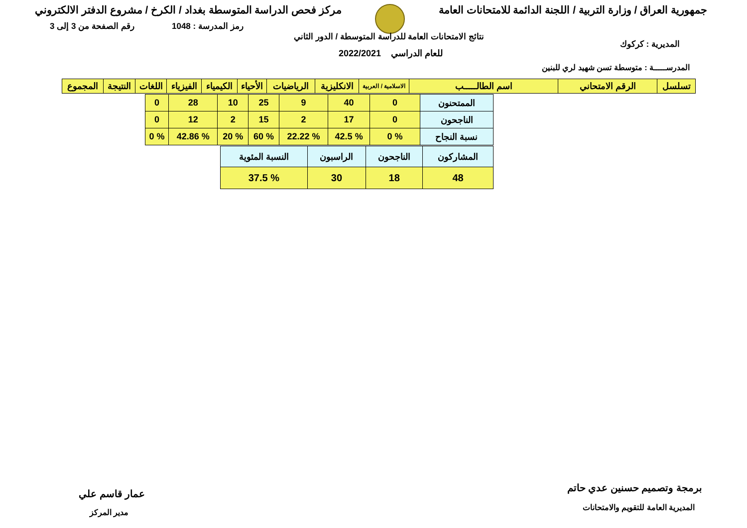جمهورية العراق / وزارة التربية / اللجنة الدائمة للامتحانات العامة
مركز فحص الدراسة المتوسطة بغداد / الكرخ / مشروع الدفتر الالكتروني
رقم الصفحة من 3 إلى 3 رمز المدرسة : 1048
نتائج الامتحانات العامة للدراسة المتوسطة / الدور الثاني
للعام الدراسي 2022/2021
المديرية : كركوك
المدرســـــة : متوسطة تسن شهيد لري للبنين
| تسلسل | الرقم الامتحاني | اسم الطالـــــب | الاسلامية / العربية | الانكليزية | الرياضيات | الأحياء | الكيمياء | الفيزياء | اللغات | النتيجة | المجموع |
| --- | --- | --- | --- | --- | --- | --- | --- | --- | --- | --- | --- |
| الممتحنون | 0 | 40 | 9 | 25 | 10 | 28 | 0 |
| الناجحون | 0 | 17 | 2 | 15 | 2 | 12 | 0 |
| نسبة النجاح | % 0 | % 42.5 | % 22.22 | % 60 | % 20 | % 42.86 | % 0 |
| المشاركون | الناجحون | الراسبون | النسبة المئوية |
| 48 | 18 | 30 | % 37.5 |
برمجة وتصميم حسنين عدي حاتم
المديرية العامة للتقويم والامتحانات
عمار قاسم علي
مدير المركز